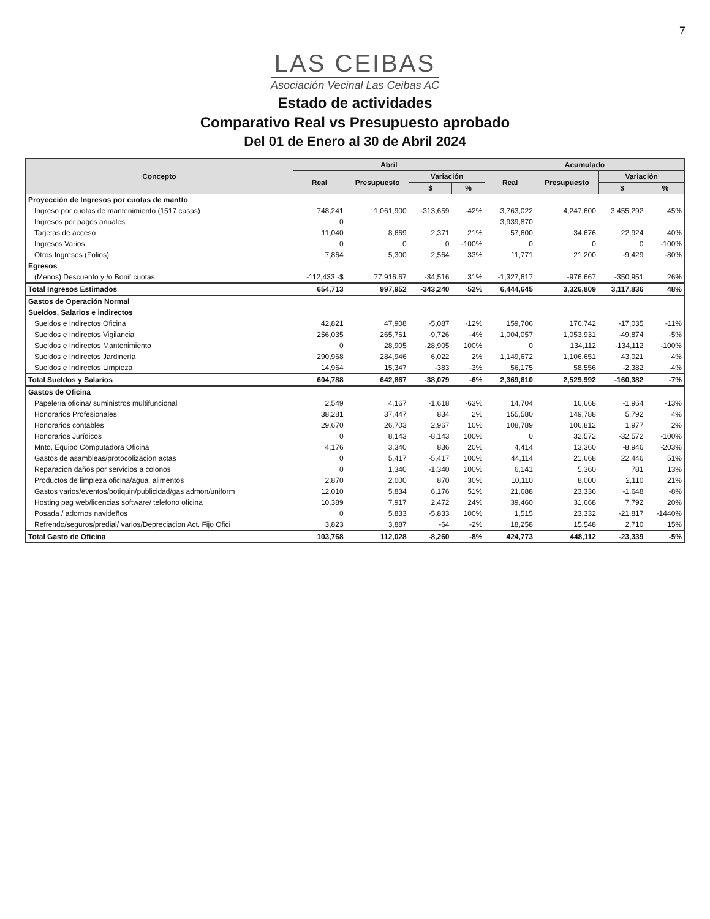7
LAS CEIBAS
Asociación Vecinal Las Ceibas AC
Estado de actividades
Comparativo Real vs Presupuesto aprobado
Del 01 de Enero al 30 de Abril 2024
| Concepto | Abril | | | | Acumulado | | | |
| --- | --- | --- | --- | --- | --- | --- | --- | --- |
| | Real | Presupuesto | Variación | | Real | Presupuesto | Variación | |
| | | | $ | % | | | $ | % |
| Proyección de Ingresos por cuotas de mantto | | | | | | | | |
| Ingreso por cuotas de mantenimiento (1517 casas) | 748,241 | 1,061,900 | -313,659 | -42% | 3,763,022 | 4,247,600 | 3,455,292 | 45% |
| Ingresos por pagos anuales | 0 | | | | 3,939,870 | | | |
| Tarjetas de acceso | 11,040 | 8,669 | 2,371 | 21% | 57,600 | 34,676 | 22,924 | 40% |
| Ingresos Varios | 0 | 0 | 0 | -100% | 0 | 0 | 0 | -100% |
| Otros Ingresos (Folios) | 7,864 | 5,300 | 2,564 | 33% | 11,771 | 21,200 | -9,429 | -80% |
| Egresos | | | | | | | | |
| (Menos) Descuento y /o Bonif cuotas | -112,433 -$ | 77,916.67 | -34,516 | 31% | -1,327,617 | -976,667 | -350,951 | 26% |
| Total Ingresos Estimados | 654,713 | 997,952 | -343,240 | -52% | 6,444,645 | 3,326,809 | 3,117,836 | 48% |
| Gastos de Operación Normal | | | | | | | | |
| Sueldos, Salarios e indirectos | | | | | | | | |
| Sueldos e Indirectos Oficina | 42,821 | 47,908 | -5,087 | -12% | 159,706 | 176,742 | -17,035 | -11% |
| Sueldos e Indirectos Vigilancia | 256,035 | 265,761 | -9,726 | -4% | 1,004,057 | 1,053,931 | -49,874 | -5% |
| Sueldos e Indirectos Mantenimiento | 0 | 28,905 | -28,905 | 100% | 0 | 134,112 | -134,112 | -100% |
| Sueldos e Indirectos Jardinería | 290,968 | 284,946 | 6,022 | 2% | 1,149,672 | 1,106,651 | 43,021 | 4% |
| Sueldos e Indirectos Limpieza | 14,964 | 15,347 | -383 | -3% | 56,175 | 58,556 | -2,382 | -4% |
| Total Sueldos y Salarios | 604,788 | 642,867 | -38,079 | -6% | 2,369,610 | 2,529,992 | -160,382 | -7% |
| Gastos de Oficina | | | | | | | | |
| Papelería oficina/ suministros multifuncional | 2,549 | 4,167 | -1,618 | -63% | 14,704 | 16,668 | -1,964 | -13% |
| Honorarios Profesionales | 38,281 | 37,447 | 834 | 2% | 155,580 | 149,788 | 5,792 | 4% |
| Honorarios contables | 29,670 | 26,703 | 2,967 | 10% | 108,789 | 106,812 | 1,977 | 2% |
| Honorarios Jurídicos | 0 | 8,143 | -8,143 | 100% | 0 | 32,572 | -32,572 | -100% |
| Mnto. Equipo Computadora Oficina | 4,176 | 3,340 | 836 | 20% | 4,414 | 13,360 | -8,946 | -203% |
| Gastos de asambleas/protocolizacion actas | 0 | 5,417 | -5,417 | 100% | 44,114 | 21,668 | 22,446 | 51% |
| Reparacion daños por servicios a colonos | 0 | 1,340 | -1,340 | 100% | 6,141 | 5,360 | 781 | 13% |
| Productos de limpieza oficina/agua, alimentos | 2,870 | 2,000 | 870 | 30% | 10,110 | 8,000 | 2,110 | 21% |
| Gastos varios/eventos/botiquin/publicidad/gas admon/uniform | 12,010 | 5,834 | 6,176 | 51% | 21,688 | 23,336 | -1,648 | -8% |
| Hosting pag web/licencias software/ telefono oficina | 10,389 | 7,917 | 2,472 | 24% | 39,460 | 31,668 | 7,792 | 20% |
| Posada / adornos navideños | 0 | 5,833 | -5,833 | 100% | 1,515 | 23,332 | -21,817 | -1440% |
| Refrendo/seguros/predial/ varios/Depreciacion Act. Fijo Ofici | 3,823 | 3,887 | -64 | -2% | 18,258 | 15,548 | 2,710 | 15% |
| Total Gasto de Oficina | 103,768 | 112,028 | -8,260 | -8% | 424,773 | 448,112 | -23,339 | -5% |